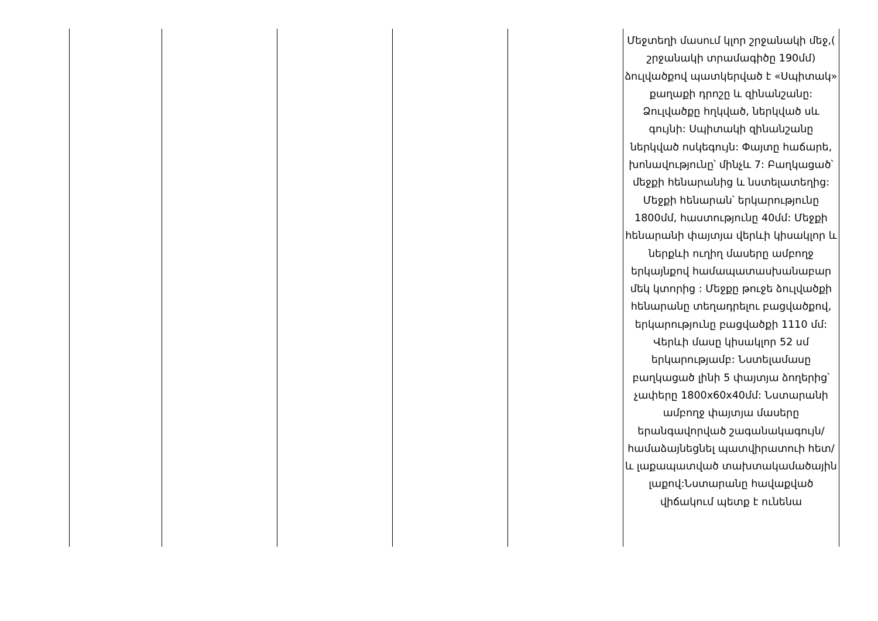| | | | | | Մեջտեղի մասում կլոր շրջանակի մեջ,( շրջանակի տրամագիծը 190մմ) ձուլվածքով պատկերված է «Սպիտակ» քաղաքի դրոշը և զինանշանը: Ձուլվածքը հղկված, ներկված սև գույնի: Սպիտակի զինանշանը ներկված ոսկեգույն: Փայտը հաճարե, խոնավությունը՝ մինչև 7: Բաղկացած՝ մեջքի հենարանից և նստելատեղից: Մեջքի հենարան՝ երկարությունը 1800մմ, հաստությունը 40մմ: Մեջքի հենարանի փայտյա վերևի կիսակլոր և ներքևի ուղիղ մասերը ամբողջ երկայնքով համապատասխանաբար մեկ կտորից : Մեջքը թուջե ձուլվածքի հենարանը տեղադրելու բացվածքով, երկարությունը բացվածքի 1110 մմ: Վերևի մասը կիսակլոր 52 սմ երկարությամբ: Նստելամասը բաղկացած լինի 5 փայտյա ձողերից՝ չափերը 1800x60x40մմ: Նստարանի ամբողջ փայտյա մասերը երանգավորված շագանակագույն/ համաձայնեցնել պատվիրատուի հետ/ և լաքապատված տախտակամածային լաքով:Նստարանը հավաքված վիճակում պետք է ունենա |